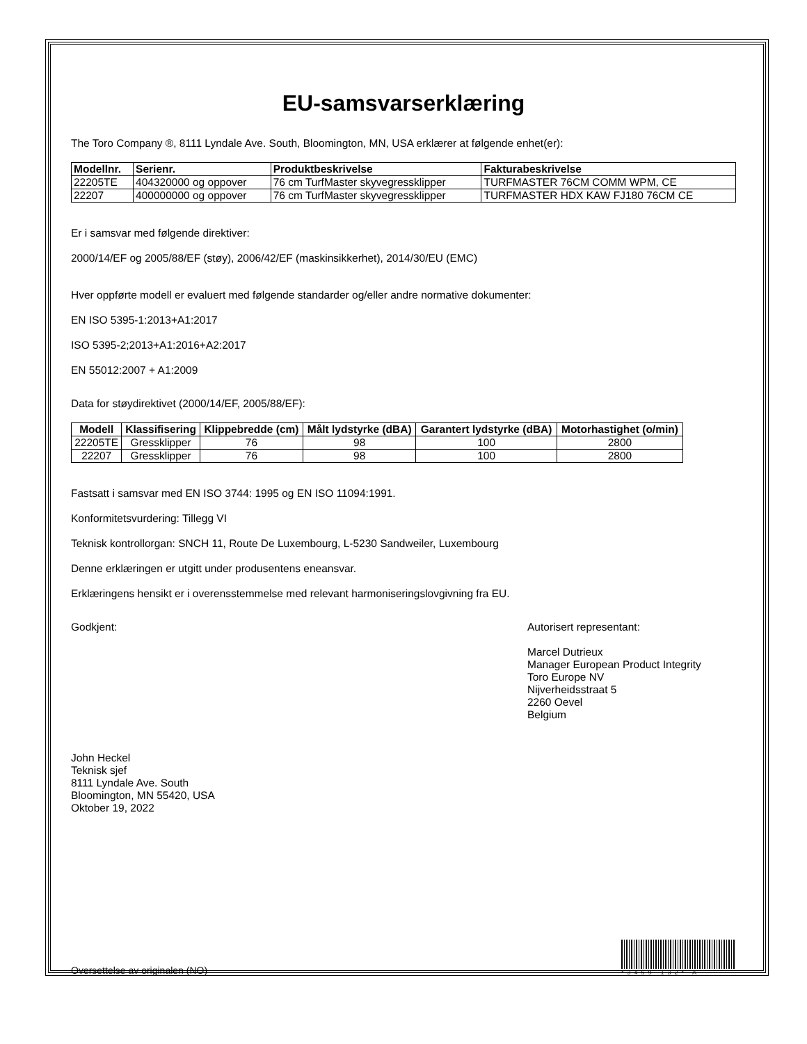EU-samsvarserklæring
The Toro Company ®, 8111 Lyndale Ave. South, Bloomington, MN, USA erklærer at følgende enhet(er):
| Modellnr. | Serienr. | Produktbeskrivelse | Fakturabeskrivelse |
| --- | --- | --- | --- |
| 22205TE | 404320000 og oppover | 76 cm TurfMaster skyvegressklipper | TURFMASTER 76CM COMM WPM, CE |
| 22207 | 400000000 og oppover | 76 cm TurfMaster skyvegressklipper | TURFMASTER HDX KAW FJ180 76CM CE |
Er i samsvar med følgende direktiver:
2000/14/EF og 2005/88/EF (støy), 2006/42/EF (maskinsikkerhet), 2014/30/EU (EMC)
Hver oppførte modell er evaluert med følgende standarder og/eller andre normative dokumenter:
EN ISO 5395-1:2013+A1:2017
ISO 5395-2;2013+A1:2016+A2:2017
EN 55012:2007 + A1:2009
Data for støydirektivet (2000/14/EF, 2005/88/EF):
| Modell | Klassifisering | Klippebredde (cm) | Målt lydstyrke (dBA) | Garantert lydstyrke (dBA) | Motorhastighet (o/min) |
| --- | --- | --- | --- | --- | --- |
| 22205TE | Gressklipper | 76 | 98 | 100 | 2800 |
| 22207 | Gressklipper | 76 | 98 | 100 | 2800 |
Fastsatt i samsvar med EN ISO 3744: 1995 og EN ISO 11094:1991.
Konformitetsvurdering: Tillegg VI
Teknisk kontrollorgan: SNCH 11, Route De Luxembourg, L-5230 Sandweiler, Luxembourg
Denne erklæringen er utgitt under produsentens eneansvar.
Erklæringens hensikt er i overensstemmelse med relevant harmoniseringslovgivning fra EU.
Godkjent:
John Heckel
Teknisk sjef
8111 Lyndale Ave. South
Bloomington, MN 55420, USA
Oktober 19, 2022
Autorisert representant:
Marcel Dutrieux
Manager European Product Integrity
Toro Europe NV
Nijverheidsstraat 5
2260 Oevel
Belgium
Oversettelse av originalen (NO)
*3459-132* A